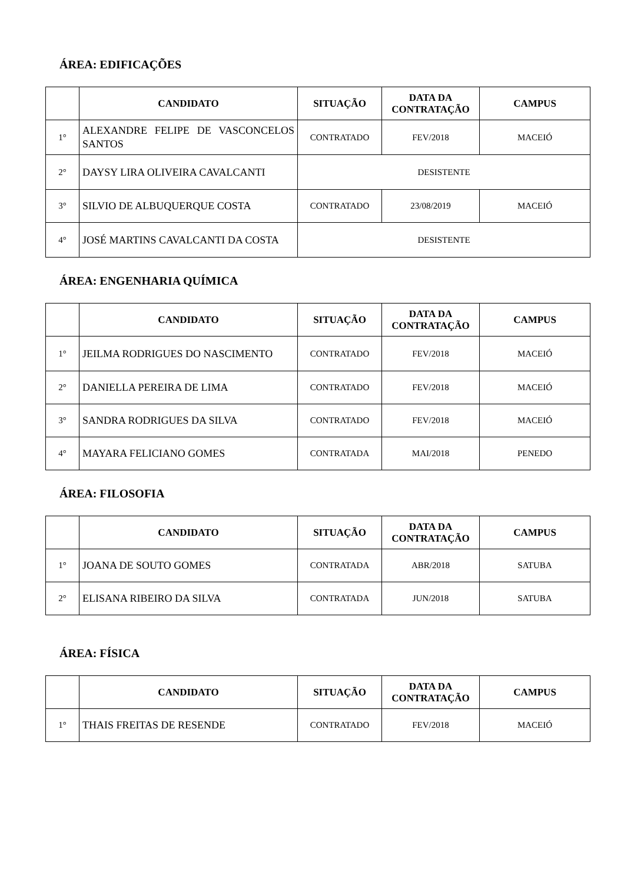ÁREA: EDIFICAÇÕES
| | CANDIDATO | SITUAÇÃO | DATA DA CONTRATAÇÃO | CAMPUS |
| --- | --- | --- | --- | --- |
| 1° | ALEXANDRE FELIPE DE VASCONCELOS SANTOS | CONTRATADO | FEV/2018 | MACEIÓ |
| 2° | DAYSY LIRA OLIVEIRA CAVALCANTI | DESISTENTE | | |
| 3° | SILVIO DE ALBUQUERQUE COSTA | CONTRATADO | 23/08/2019 | MACEIÓ |
| 4° | JOSÉ MARTINS CAVALCANTI DA COSTA | DESISTENTE | | |
ÁREA: ENGENHARIA QUÍMICA
| | CANDIDATO | SITUAÇÃO | DATA DA CONTRATAÇÃO | CAMPUS |
| --- | --- | --- | --- | --- |
| 1° | JEILMA RODRIGUES DO NASCIMENTO | CONTRATADO | FEV/2018 | MACEIÓ |
| 2° | DANIELLA PEREIRA DE LIMA | CONTRATADO | FEV/2018 | MACEIÓ |
| 3° | SANDRA RODRIGUES DA SILVA | CONTRATADO | FEV/2018 | MACEIÓ |
| 4° | MAYARA FELICIANO GOMES | CONTRATADA | MAI/2018 | PENEDO |
ÁREA: FILOSOFIA
| | CANDIDATO | SITUAÇÃO | DATA DA CONTRATAÇÃO | CAMPUS |
| --- | --- | --- | --- | --- |
| 1° | JOANA DE SOUTO GOMES | CONTRATADA | ABR/2018 | SATUBA |
| 2° | ELISANA RIBEIRO DA SILVA | CONTRATADA | JUN/2018 | SATUBA |
ÁREA: FÍSICA
| | CANDIDATO | SITUAÇÃO | DATA DA CONTRATAÇÃO | CAMPUS |
| --- | --- | --- | --- | --- |
| 1° | THAIS FREITAS DE RESENDE | CONTRATADO | FEV/2018 | MACEIÓ |